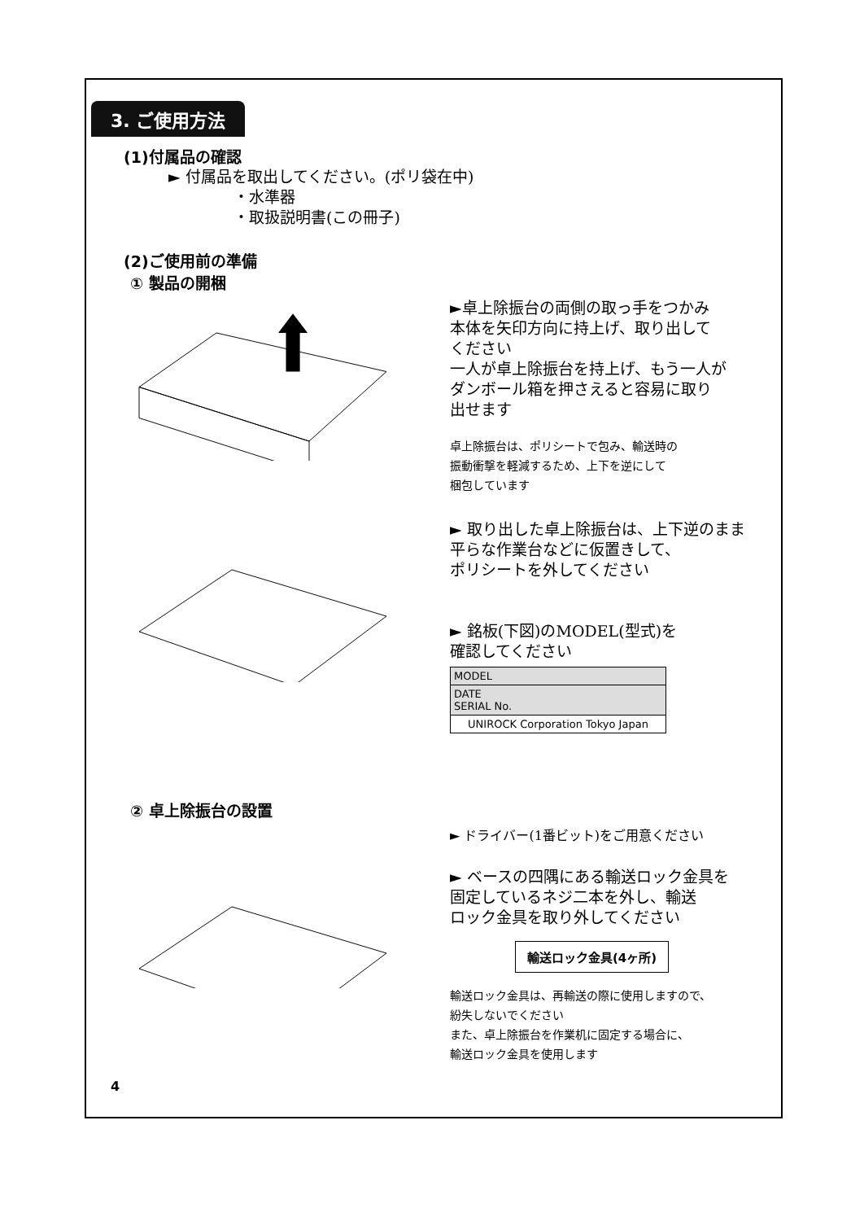3. ご使用方法
(1)付属品の確認
► 付属品を取出してください。(ポリ袋在中)
・水準器
・取扱説明書(この冊子)
(2)ご使用前の準備
① 製品の開梱
►卓上除振台の両側の取っ手をつかみ
本体を矢印方向に持上げ、取り出して
ください
一人が卓上除振台を持上げ、もう一人が
ダンボール箱を押さえると容易に取り
出せます
卓上除振台は、ポリシートで包み、輸送時の
振動衝撃を軽減するため、上下を逆にして
梱包しています
► 取り出した卓上除振台は、上下逆のまま
平らな作業台などに仮置きして、
ポリシートを外してください
► 銘板(下図)のMODEL(型式)を
確認してください
| MODEL |
| DATE SERIAL No. |
| UNIROCK Corporation Tokyo Japan |
② 卓上除振台の設置
► ドライバー(1番ビット)をご用意ください
► ベースの四隅にある輸送ロック金具を
固定しているネジ二本を外し、輸送
ロック金具を取り外してください
輸送ロック金具(4ヶ所)
輸送ロック金具は、再輸送の際に使用しますので、
紛失しないでください
また、卓上除振台を作業机に固定する場合に、
輸送ロック金具を使用します
4